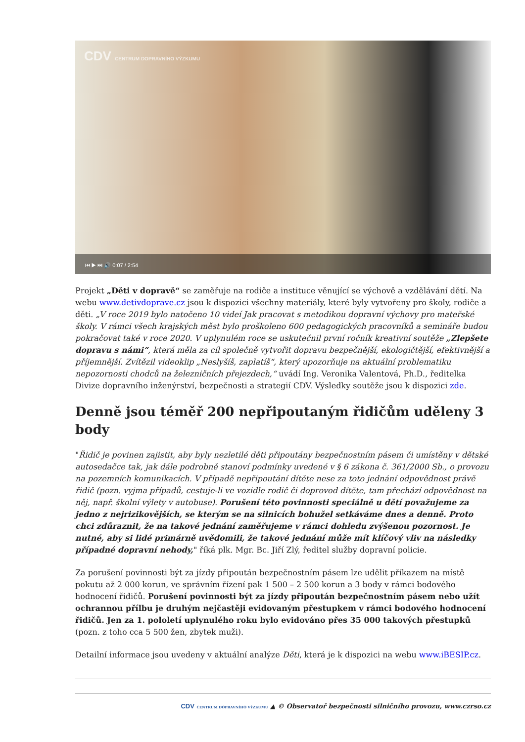CDV CENTRUM DOPRAVNÍHO VÝZKUMU
⏮ ▶ ⏭ 🔊 0:07 / 2:54
Projekt „Děti v dopravě“ se zaměřuje na rodiče a instituce věnující se výchově a vzdělávání dětí. Na webu www.detivdoprave.cz jsou k dispozici všechny materiály, které byly vytvořeny pro školy, rodiče a děti. „V roce 2019 bylo natočeno 10 videí Jak pracovat s metodikou dopravní výchovy pro mateřské školy. V rámci všech krajských měst bylo proškoleno 600 pedagogických pracovníků a semináře budou pokračovat také v roce 2020. V uplynulém roce se uskutečnil první ročník kreativní soutěže „Zlepšete dopravu s námi“, která měla za cíl společně vytvořit dopravu bezpečnější, ekologičtější, efektivnější a příjemnější. Zvítězil videoklip „Neslyšíš, zaplatíš“, který upozorňuje na aktuální problematiku nepozornosti chodců na železničních přejezdech,“ uvádí Ing. Veronika Valentová, Ph.D., ředitelka Divize dopravního inženýrství, bezpečnosti a strategií CDV. Výsledky soutěže jsou k dispozici zde.
Denně jsou téměř 200 nepřipoutaným řidičům uděleny 3 body
"Řidič je povinen zajistit, aby byly nezletilé děti připoutány bezpečnostním pásem či umístěny v dětské autosedačce tak, jak dále podrobně stanoví podmínky uvedené v § 6 zákona č. 361/2000 Sb., o provozu na pozemních komunikacích. V případě nepřipoutání dítěte nese za toto jednání odpovědnost právě řidič (pozn. vyjma případů, cestuje-li ve vozidle rodič či doprovod dítěte, tam přechází odpovědnost na něj, např. školní výlety v autobuse). Porušení této povinnosti speciálně u dětí považujeme za jedno z nejrizikovějších, se kterým se na silnicích bohužel setkáváme dnes a denně. Proto chci zdůraznit, že na takové jednání zaměřujeme v rámci dohledu zvýšenou pozornost. Je nutné, aby si lidé primárně uvědomili, že takové jednání může mít klíčový vliv na následky případné dopravní nehody," říká plk. Mgr. Bc. Jiří Zlý, ředitel služby dopravní policie.
Za porušení povinnosti být za jízdy připoután bezpečnostním pásem lze udělit příkazem na místě pokutu až 2 000 korun, ve správním řízení pak 1 500 – 2 500 korun a 3 body v rámci bodového hodnocení řidičů. Porušení povinnosti být za jízdy připoután bezpečnostním pásem nebo užít ochrannou přílbu je druhým nejčastěji evidovaným přestupkem v rámci bodového hodnocení řidičů. Jen za 1. pololetí uplynulého roku bylo evidováno přes 35 000 takových přestupků (pozn. z toho cca 5 500 žen, zbytek muži).
Detailní informace jsou uvedeny v aktuální analýze Děti, která je k dispozici na webu www.iBESIP.cz.
CDV CENTRUM DOPRAVNÍHO VÝZKUMU ▲ © Observatoř bezpečnosti silničního provozu, www.czrso.cz